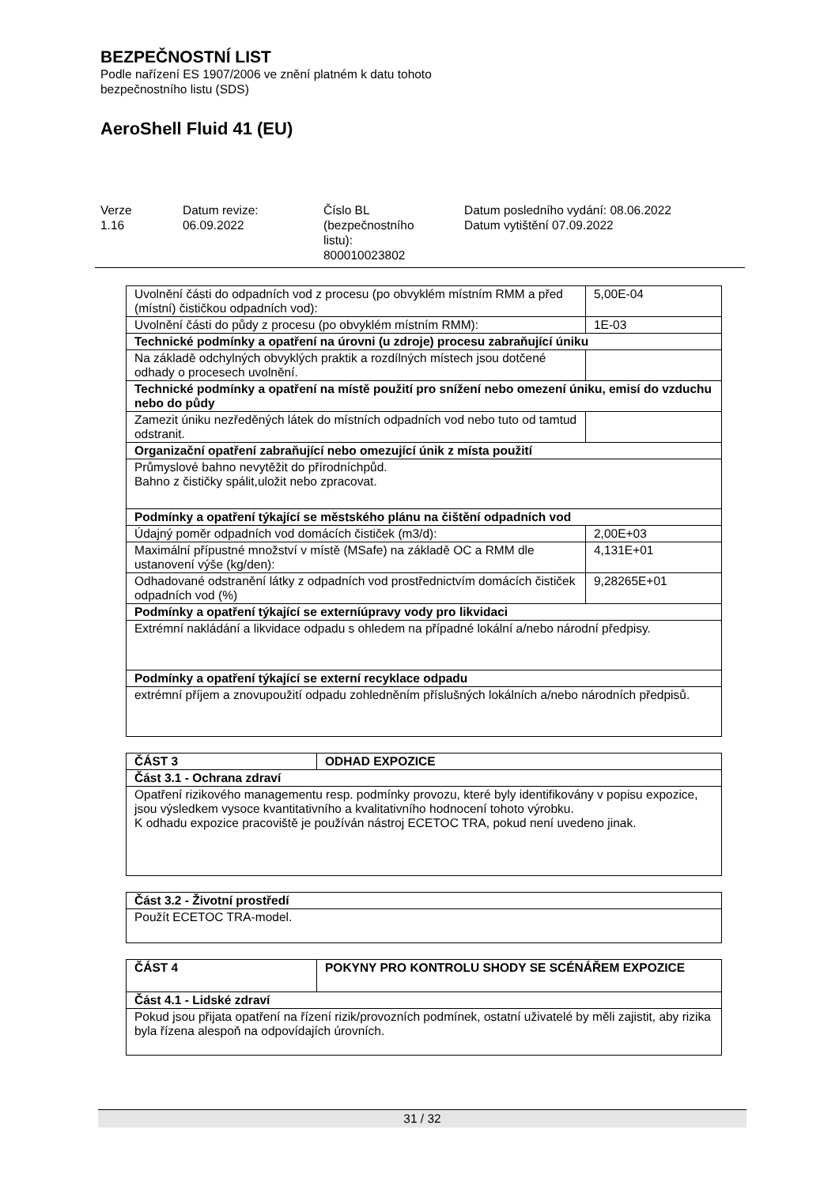BEZPEČNOSTNÍ LIST
Podle nařízení ES 1907/2006 ve znění platném k datu tohoto
bezpečnostního listu (SDS)
AeroShell Fluid 41 (EU)
Verze
1.16
Datum revize:
06.09.2022
Číslo BL
(bezpečnostního
listu):
800010023802
Datum posledního vydání: 08.06.2022
Datum vytištění 07.09.2022
| Uvolnění části do odpadních vod z procesu (po obvyklém místním RMM a před (místní) čističkou odpadních vod): | 5,00E-04 |
| Uvolnění části do půdy z procesu (po obvyklém místním RMM): | 1E-03 |
| Technické podmínky a opatření na úrovni (u zdroje) procesu zabraňující úniku | |
| Na základě odchylných obvyklých praktik a rozdílných místech jsou dotčené odhady o procesech uvolnění. | |
| Technické podmínky a opatření na místě použití pro snížení nebo omezení úniku, emisí do vzduchu nebo do půdy | |
| Zamezit úniku nezředěných látek do místních odpadních vod nebo tuto od tamtud odstranit. | |
| Organizační opatření zabraňující nebo omezující únik z místa použití | |
| Průmyslové bahno nevytěžit do přírodníchpůd. Bahno z čističky spálit,uložit nebo zpracovat. | |
| Podmínky a opatření týkající se městského plánu na čištění odpadních vod | |
| Údajný poměr odpadních vod domácích čističek (m3/d): | 2,00E+03 |
| Maximální přípustné množství v místě (MSafe) na základě OC a RMM dle ustanovení výše (kg/den): | 4,131E+01 |
| Odhadované odstranění látky z odpadních vod prostřednictvím domácích čističek odpadních vod (%) | 9,28265E+01 |
| Podmínky a opatření týkající se externíúpravy vody pro likvidaci | |
| Extrémní nakládání a likvidace odpadu s ohledem na případné lokální a/nebo národní předpisy. | |
| Podmínky a opatření týkající se externí recyklace odpadu | |
| extrémní příjem a znovupoužití odpadu zohledněním příslušných lokálních a/nebo národních předpisů. | |
| ČÁST 3 | ODHAD EXPOZICE |
| Část 3.1 - Ochrana zdraví | |
| Opatření rizikového managementu resp. podmínky provozu, které byly identifikovány v popisu expozice, jsou výsledkem vysoce kvantitativního a kvalitativního hodnocení tohoto výrobku. K odhadu expozice pracoviště je používán nástroj ECETOC TRA, pokud není uvedeno jinak. | |
| Část 3.2 - Životní prostředí |
| Použít ECETOC TRA-model. |
| ČÁST 4 | POKYNY PRO KONTROLU SHODY SE SCÉNÁŘEM EXPOZICE |
| Část 4.1 - Lidské zdraví | |
| Pokud jsou přijata opatření na řízení rizik/provozních podmínek, ostatní uživatelé by měli zajistit, aby rizika byla řízena alespoň na odpovídajích úrovních. | |
31 / 32